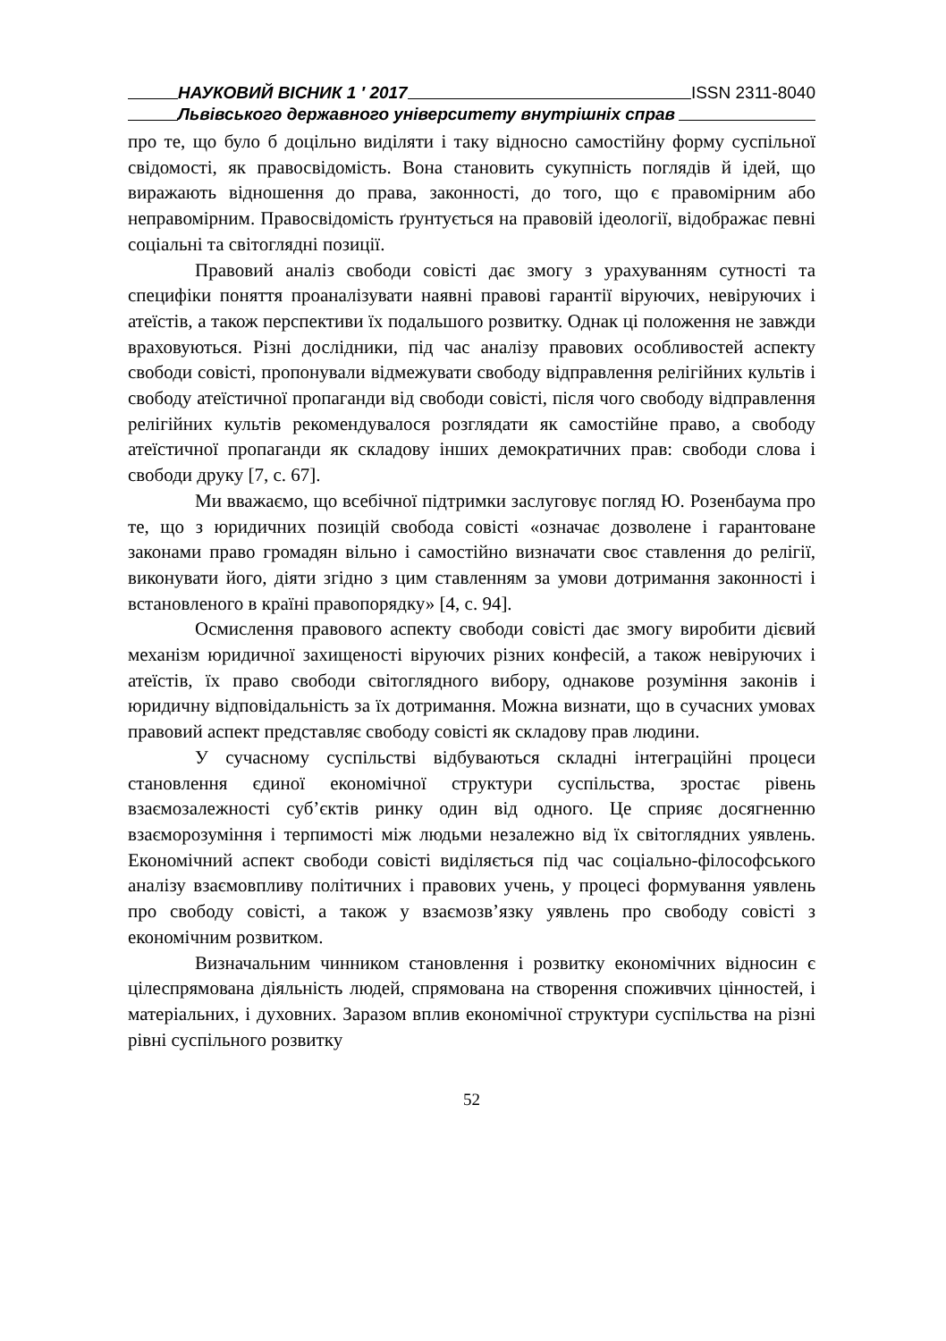НАУКОВИЙ ВІСНИК 1 ′ 2017 ISSN 2311-8040
Львівського державного університету внутрішніх справ
про те, що було б доцільно виділяти і таку відносно самостійну форму суспільної свідомості, як правосвідомість. Вона становить сукупність поглядів й ідей, що виражають відношення до права, законності, до того, що є правомірним або неправомірним. Правосвідомість ґрунтується на правовій ідеології, відображає певні соціальні та світоглядні позиції.
Правовий аналіз свободи совісті дає змогу з урахуванням сутності та специфіки поняття проаналізувати наявні правові гарантії віруючих, невіруючих і атеїстів, а також перспективи їх подальшого розвитку. Однак ці положення не завжди враховуються. Різні дослідники, під час аналізу правових особливостей аспекту свободи совісті, пропонували відмежувати свободу відправлення релігійних культів і свободу атеїстичної пропаганди від свободи совісті, після чого свободу відправлення релігійних культів рекомендувалося розглядати як самостійне право, а свободу атеїстичної пропаганди як складову інших демократичних прав: свободи слова і свободи друку [7, с. 67].
Ми вважаємо, що всебічної підтримки заслуговує погляд Ю. Розенбаума про те, що з юридичних позицій свобода совісті «означає дозволене і гарантоване законами право громадян вільно і самостійно визначати своє ставлення до релігії, виконувати його, діяти згідно з цим ставленням за умови дотримання законності і встановленого в країні правопорядку» [4, с. 94].
Осмислення правового аспекту свободи совісті дає змогу виробити дієвий механізм юридичної захищеності віруючих різних конфесій, а також невіруючих і атеїстів, їх право свободи світоглядного вибору, однакове розуміння законів і юридичну відповідальність за їх дотримання. Можна визнати, що в сучасних умовах правовий аспект представляє свободу совісті як складову прав людини.
У сучасному суспільстві відбуваються складні інтеграційні процеси становлення єдиної економічної структури суспільства, зростає рівень взаємозалежності суб’єктів ринку один від одного. Це сприяє досягненню взаєморозуміння і терпимості між людьми незалежно від їх світоглядних уявлень. Економічний аспект свободи совісті виділяється під час соціально-філософського аналізу взаємовпливу політичних і правових учень, у процесі формування уявлень про свободу совісті, а також у взаємозв’язку уявлень про свободу совісті з економічним розвитком.
Визначальним чинником становлення і розвитку економічних відносин є цілеспрямована діяльність людей, спрямована на створення споживчих цінностей, і матеріальних, і духовних. Заразом вплив економічної структури суспільства на різні рівні суспільного розвитку
52